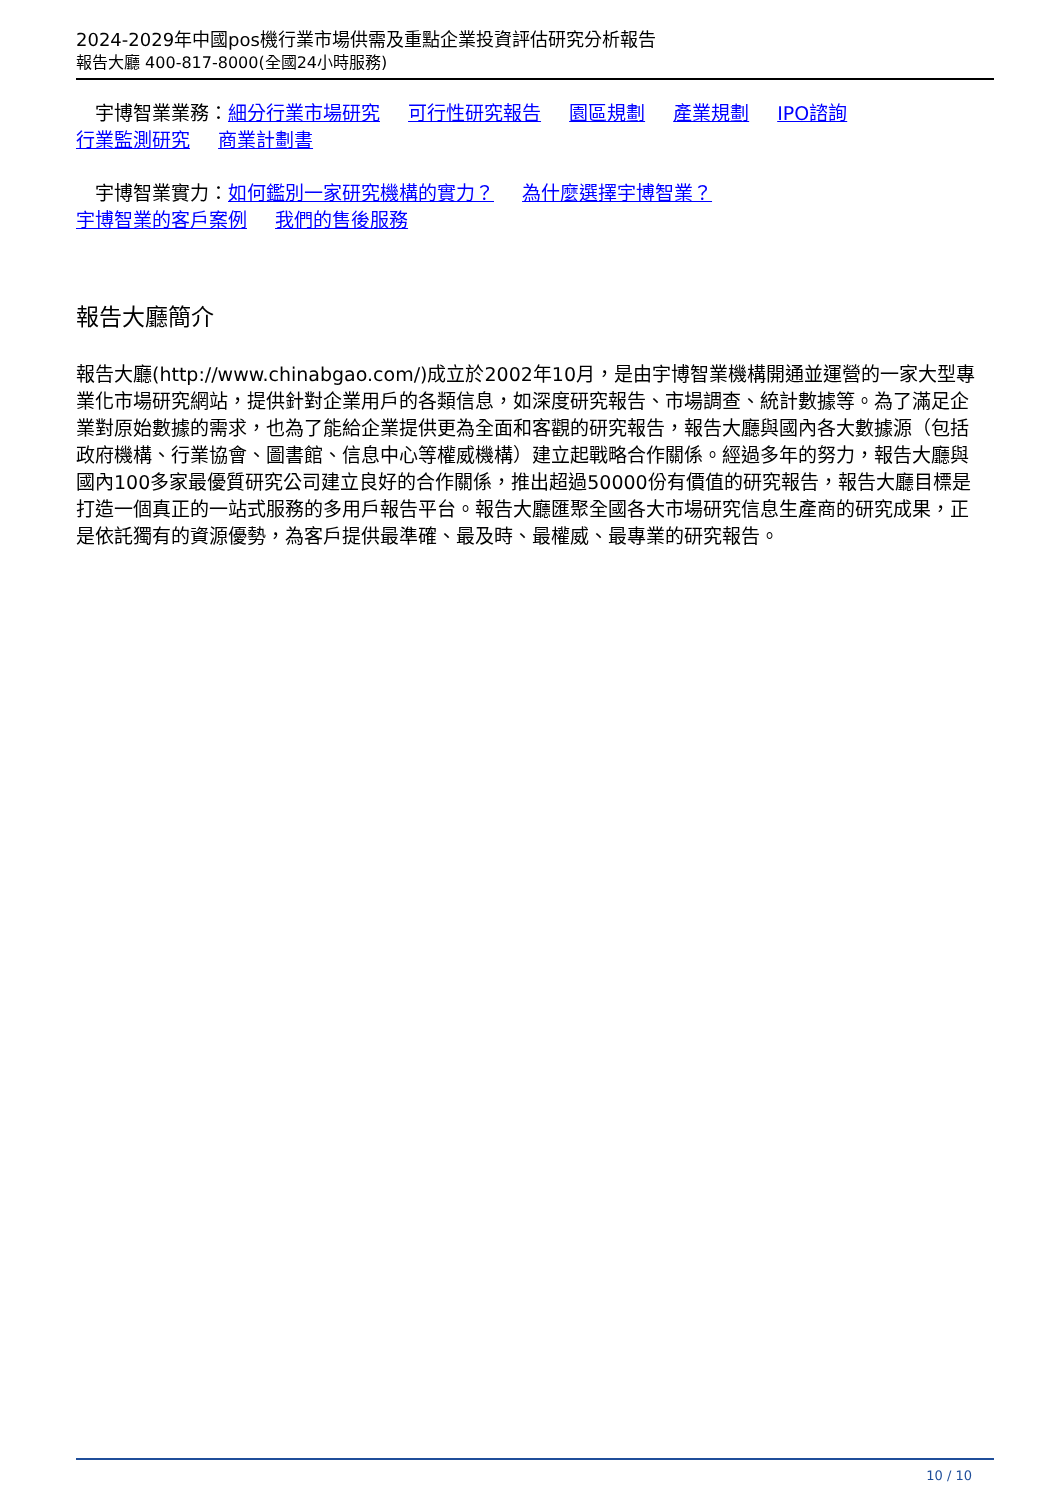2024-2029年中國pos機行業市場供需及重點企業投資評估研究分析報告
報告大廳 400-817-8000(全國24小時服務)
　宇博智業業務：細分行業市場研究 可行性研究報告 園區規劃 產業規劃 IPO諮詢
行業監測研究 商業計劃書
　宇博智業實力：如何鑑別一家研究機構的實力？ 為什麼選擇宇博智業？
宇博智業的客戶案例 我們的售後服務
報告大廳簡介
報告大廳(http://www.chinabgao.com/)成立於2002年10月，是由宇博智業機構開通並運營的一家大型專業化市場研究網站，提供針對企業用戶的各類信息，如深度研究報告、市場調查、統計數據等。為了滿足企業對原始數據的需求，也為了能給企業提供更為全面和客觀的研究報告，報告大廳與國內各大數據源（包括政府機構、行業協會、圖書館、信息中心等權威機構）建立起戰略合作關係。經過多年的努力，報告大廳與國內100多家最優質研究公司建立良好的合作關係，推出超過50000份有價值的研究報告，報告大廳目標是打造一個真正的一站式服務的多用戶報告平台。報告大廳匯聚全國各大市場研究信息生產商的研究成果，正是依託獨有的資源優勢，為客戶提供最準確、最及時、最權威、最專業的研究報告。
10 / 10